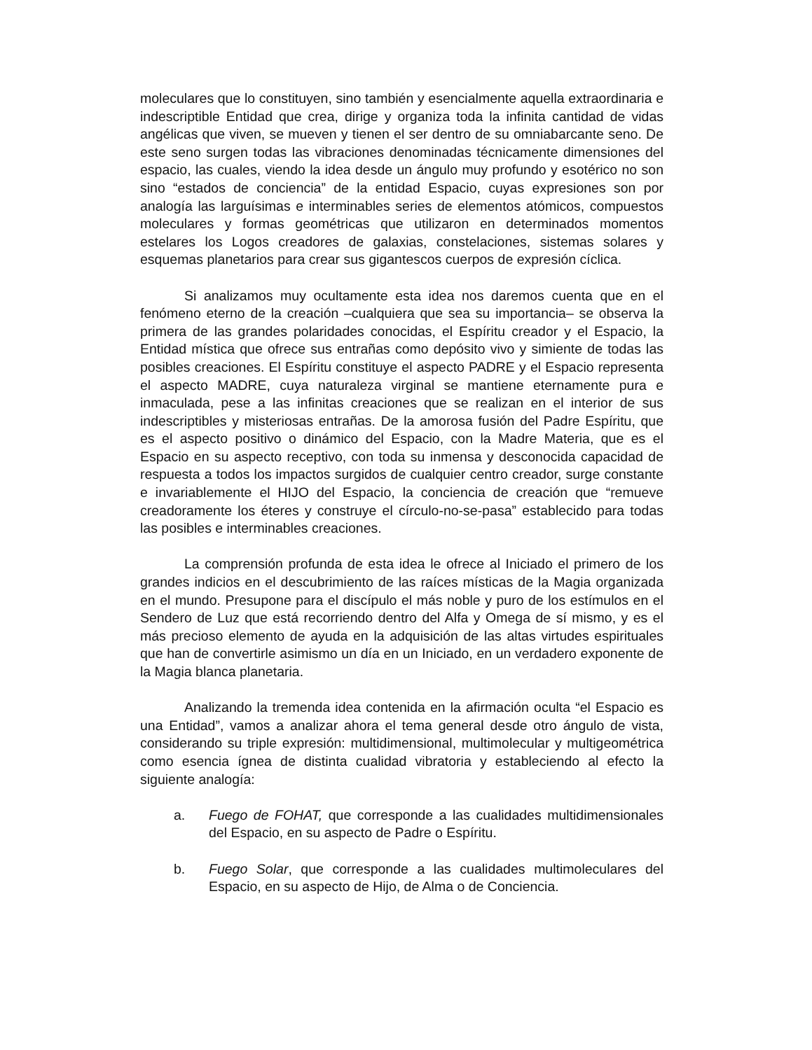moleculares que lo constituyen, sino también y esencialmente aquella extraordinaria e indescriptible Entidad que crea, dirige y organiza toda la infinita cantidad de vidas angélicas que viven, se mueven y tienen el ser dentro de su omniabarcante seno. De este seno surgen todas las vibraciones denominadas técnicamente dimensiones del espacio, las cuales, viendo la idea desde un ángulo muy profundo y esotérico no son sino “estados de conciencia” de la entidad Espacio, cuyas expresiones son por analogía las larguísimas e interminables series de elementos atómicos, compuestos moleculares y formas geométricas que utilizaron en determinados momentos estelares los Logos creadores de galaxias, constelaciones, sistemas solares y esquemas planetarios para crear sus gigantescos cuerpos de expresión cíclica.
Si analizamos muy ocultamente esta idea nos daremos cuenta que en el fenómeno eterno de la creación –cualquiera que sea su importancia– se observa la primera de las grandes polaridades conocidas, el Espíritu creador y el Espacio, la Entidad mística que ofrece sus entrañas como depósito vivo y simiente de todas las posibles creaciones. El Espíritu constituye el aspecto PADRE y el Espacio representa el aspecto MADRE, cuya naturaleza virginal se mantiene eternamente pura e inmaculada, pese a las infinitas creaciones que se realizan en el interior de sus indescriptibles y misteriosas entrañas. De la amorosa fusión del Padre Espíritu, que es el aspecto positivo o dinámico del Espacio, con la Madre Materia, que es el Espacio en su aspecto receptivo, con toda su inmensa y desconocida capacidad de respuesta a todos los impactos surgidos de cualquier centro creador, surge constante e invariablemente el HIJO del Espacio, la conciencia de creación que “remueve creadoramente los éteres y construye el círculo-no-se-pasa” establecido para todas las posibles e interminables creaciones.
La comprensión profunda de esta idea le ofrece al Iniciado el primero de los grandes indicios en el descubrimiento de las raíces místicas de la Magia organizada en el mundo. Presupone para el discípulo el más noble y puro de los estímulos en el Sendero de Luz que está recorriendo dentro del Alfa y Omega de sí mismo, y es el más precioso elemento de ayuda en la adquisición de las altas virtudes espirituales que han de convertirle asimismo un día en un Iniciado, en un verdadero exponente de la Magia blanca planetaria.
Analizando la tremenda idea contenida en la afirmación oculta “el Espacio es una Entidad”, vamos a analizar ahora el tema general desde otro ángulo de vista, considerando su triple expresión: multidimensional, multimolecular y multigeométrica como esencia ígnea de distinta cualidad vibratoria y estableciendo al efecto la siguiente analogía:
a. Fuego de FOHAT, que corresponde a las cualidades multidimensionales del Espacio, en su aspecto de Padre o Espíritu.
b. Fuego Solar, que corresponde a las cualidades multimoleculares del Espacio, en su aspecto de Hijo, de Alma o de Conciencia.